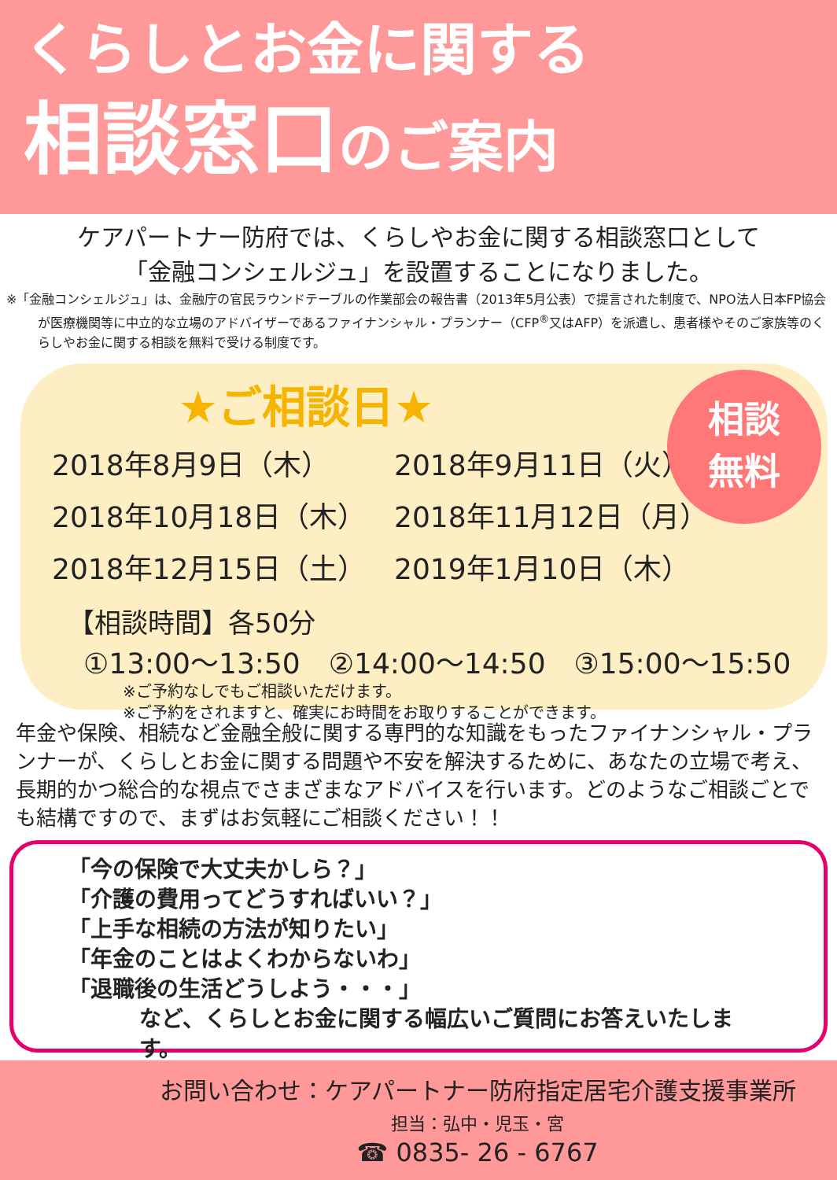くらしとお金に関する
相談窓口のご案内
ケアパートナー防府では、くらしやお金に関する相談窓口として
「金融コンシェルジュ」を設置することになりました。
※「金融コンシェルジュ」は、金融庁の官民ラウンドテーブルの作業部会の報告書（2013年5月公表）で提言された制度で、NPO法人日本FP協会が医療機関等に中立的な立場のアドバイザーであるファイナンシャル・プランナー（CFP<sup>®</sup>又はAFP）を派遣し、患者様やそのご家族等のくらしやお金に関する相談を無料で受ける制度です。
★ご相談日★
相談
無料
2018年8月9日（木）
2018年9月11日（火）
2018年10月18日（木）
2018年11月12日（月）
2018年12月15日（土）
2019年1月10日（木）
【相談時間】各50分
①13:00～13:50　②14:00～14:50　③15:00～15:50
※ご予約なしでもご相談いただけます。
※ご予約をされますと、確実にお時間をお取りすることができます。
年金や保険、相続など金融全般に関する専門的な知識をもったファイナンシャル・プランナーが、くらしとお金に関する問題や不安を解決するために、あなたの立場で考え、長期的かつ総合的な視点でさまざまなアドバイスを行います。どのようなご相談ごとでも結構ですので、まずはお気軽にご相談ください！！
「今の保険で大丈夫かしら？」
「介護の費用ってどうすればいい？」
「上手な相続の方法が知りたい」
「年金のことはよくわからないわ」
「退職後の生活どうしよう・・・」
など、くらしとお金に関する幅広いご質問にお答えいたします。
お問い合わせ：ケアパートナー防府指定居宅介護支援事業所
担当：弘中・児玉・宮
☎ 0835- 26 - 6767